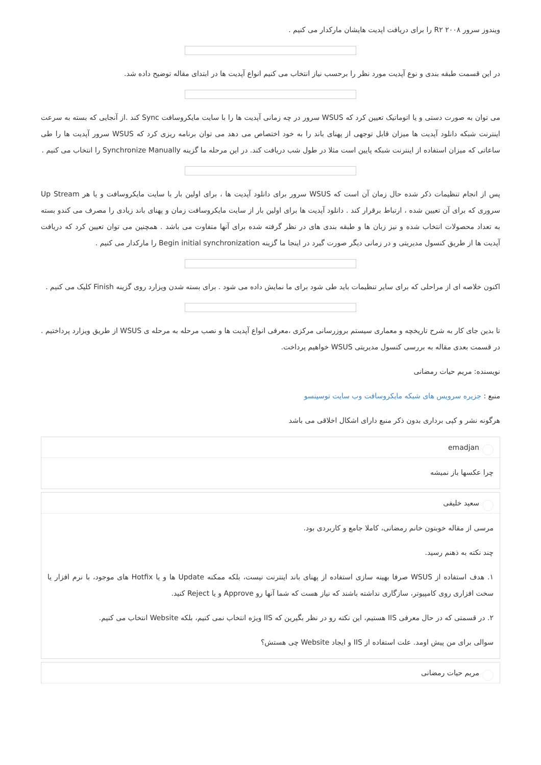ویندوز سرور ۲۰۰۸ R۲ را برای دریافت اپدیت هایشان مارکدار می کنیم .
در این قسمت طبقه بندی و نوع آپدیت مورد نظر را برحسب نیاز انتخاب می کنیم انواع آپدیت ها در ابتدای مقاله توضیح داده شد.
می توان به صورت دستی و یا اتوماتیک تعیین کرد که WSUS سرور در چه زمانی آپدیت ها را با سایت مایکروسافت Sync کند .از آنجایی که بسته به سرعت اینترنت شبکه دانلود آپدیت ها میزان قابل توجهی از پهنای باند را به خود اختصاص می دهد می توان برنامه ریزی کرد که WSUS سرور آپدیت ها را طی ساعاتی که میزان استفاده از اینترنت شبکه پایین است مثلا در طول شب دریافت کند. در این مرحله ما گزینه Synchronize Manually را انتخاب می کنیم .
پس از انجام تنظیمات ذکر شده حال زمان آن است که WSUS سرور برای دانلود آپدیت ها ، برای اولین بار با سایت مایکروسافت و یا هر Up Stream سروری که برای آن تعیین شده ، ارتباط برقرار کند . دانلود آپدیت ها برای اولین بار از سایت مایکروسافت زمان و پهنای باند زیادی را مصرف می کندو بسته به تعداد محصولات انتخاب شده و نیز زبان ها و طبقه بندی های در نظر گرفته شده برای آنها متفاوت می باشد . همچنین می توان تعیین کرد که دریافت آپدیت ها از طریق کنسول مدیریتی و در زمانی دیگر صورت گیرد در اینجا ما گزینه Begin initial synchronization را مارکدار می کنیم .
اکنون خلاصه ای از مراحلی که برای سایر تنظیمات باید طی شود برای ما نمایش داده می شود . برای بسته شدن ویزارد روی گزینه Finish کلیک می کنیم .
تا بدین جای کار به شرح تاریخچه و معماری سیستم بروزرسانی مرکزی ،معرفی انواع آپدیت ها و نصب مرحله به مرحله ی WSUS از طریق ویزارد پرداختیم . در قسمت بعدی مقاله به بررسی کنسول مدیریتی WSUS خواهیم پرداخت.
نویسنده: مریم حیات رمضانی
منبع : جزیره سرویس های شبکه مایکروسافت وب سایت توسینسو
هرگونه نشر و کپی برداری بدون ذکر منبع دارای اشکال اخلاقی می باشد
emadjan
چرا عکسها باز نمیشه
سعید خلیفی
مرسی از مقاله خوبتون خانم رمضانی، کاملا جامع و کاربردی بود.
چند نکته به ذهنم رسید.
۱. هدف استفاده از WSUS صرفا بهینه سازی استفاده از پهنای باند اینترنت نیست، بلکه ممکنه Update ها و یا Hotfix های موجود، با نرم افزار یا سخت افزاری روی کامپیوتر، سازگاری نداشته باشند که نیاز هست که شما آنها رو Approve و یا Reject کنید.
۲. در قسمتی که در حال معرفی IIS هستیم، این نکته رو در نظر بگیرین که IIS ویژه انتخاب نمی کنیم، بلکه Website انتخاب می کنیم.
سوالی برای من پیش اومد. علت استفاده از IIS و ایجاد Website چی هستش؟
مریم حیات رمضانی